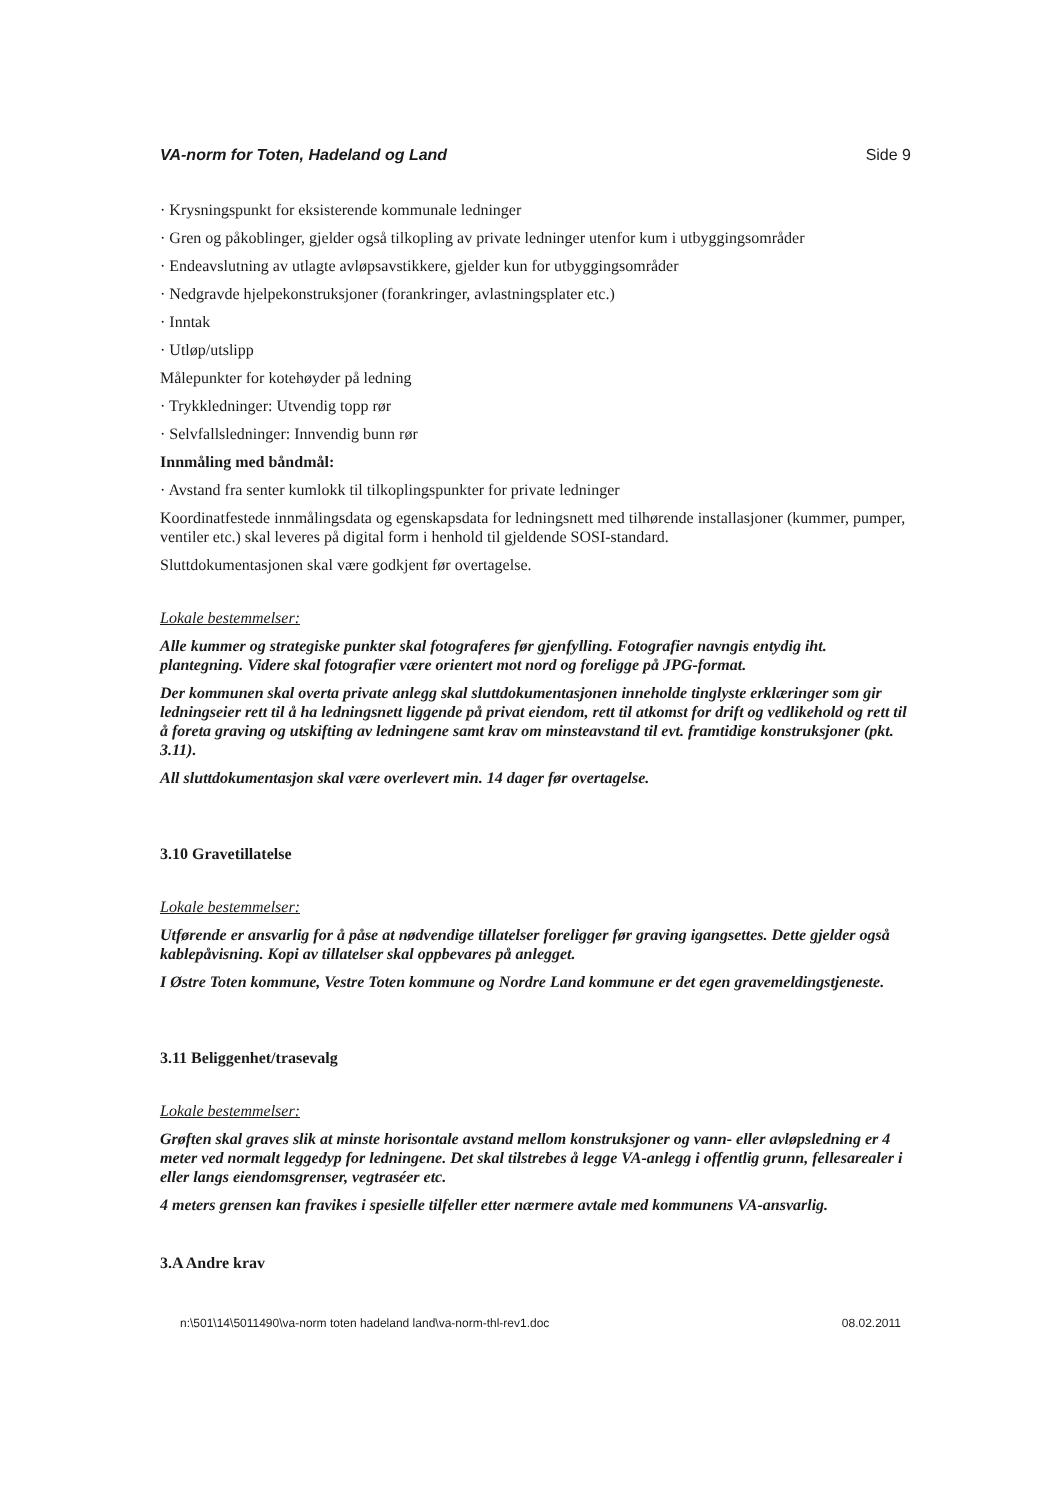VA-norm for Toten, Hadeland og Land Side 9
· Krysningspunkt for eksisterende kommunale ledninger
· Gren og påkoblinger, gjelder også tilkopling av private ledninger utenfor kum i utbyggingsområder
· Endeavslutning av utlagte avløpsavstikkere, gjelder kun for utbyggingsområder
· Nedgravde hjelpekonstruksjoner (forankringer, avlastningsplater etc.)
· Inntak
· Utløp/utslipp
Målepunkter for kotehøyder på ledning
· Trykkledninger: Utvendig topp rør
· Selvfallsledninger: Innvendig bunn rør
Innmåling med båndmål:
· Avstand fra senter kumlokk til tilkoplingspunkter for private ledninger
Koordinatfestede innmålingsdata og egenskapsdata for ledningsnett med tilhørende installasjoner (kummer, pumper, ventiler etc.) skal leveres på digital form i henhold til gjeldende SOSI-standard.
Sluttdokumentasjonen skal være godkjent før overtagelse.
Lokale bestemmelser:
Alle kummer og strategiske punkter skal fotograferes før gjenfylling. Fotografier navngis entydig iht. plantegning. Videre skal fotografier være orientert mot nord og foreligge på JPG-format.
Der kommunen skal overta private anlegg skal sluttdokumentasjonen inneholde tinglyste erklæringer som gir ledningseier rett til å ha ledningsnett liggende på privat eiendom, rett til atkomst for drift og vedlikehold og rett til å foreta graving og utskifting av ledningene samt krav om minsteavstand til evt. framtidige konstruksjoner (pkt. 3.11).
All sluttdokumentasjon skal være overlevert min. 14 dager før overtagelse.
3.10 Gravetillatelse
Lokale bestemmelser:
Utførende er ansvarlig for å påse at nødvendige tillatelser foreligger før graving igangsettes. Dette gjelder også kablepåvisning. Kopi av tillatelser skal oppbevares på anlegget.
I Østre Toten kommune, Vestre Toten kommune og Nordre Land kommune er det egen gravemeldingstjeneste.
3.11 Beliggenhet/trasevalg
Lokale bestemmelser:
Grøften skal graves slik at minste horisontale avstand mellom konstruksjoner og vann- eller avløpsledning er 4 meter ved normalt leggedyp for ledningene. Det skal tilstrebes å legge VA-anlegg i offentlig grunn, fellesarealer i eller langs eiendomsgrenser, vegtraséer etc.
4 meters grensen kan fravikes i spesielle tilfeller etter nærmere avtale med kommunens VA-ansvarlig.
3.A Andre krav
n:\501\14\5011490\va-norm toten hadeland land\va-norm-thl-rev1.doc 08.02.2011